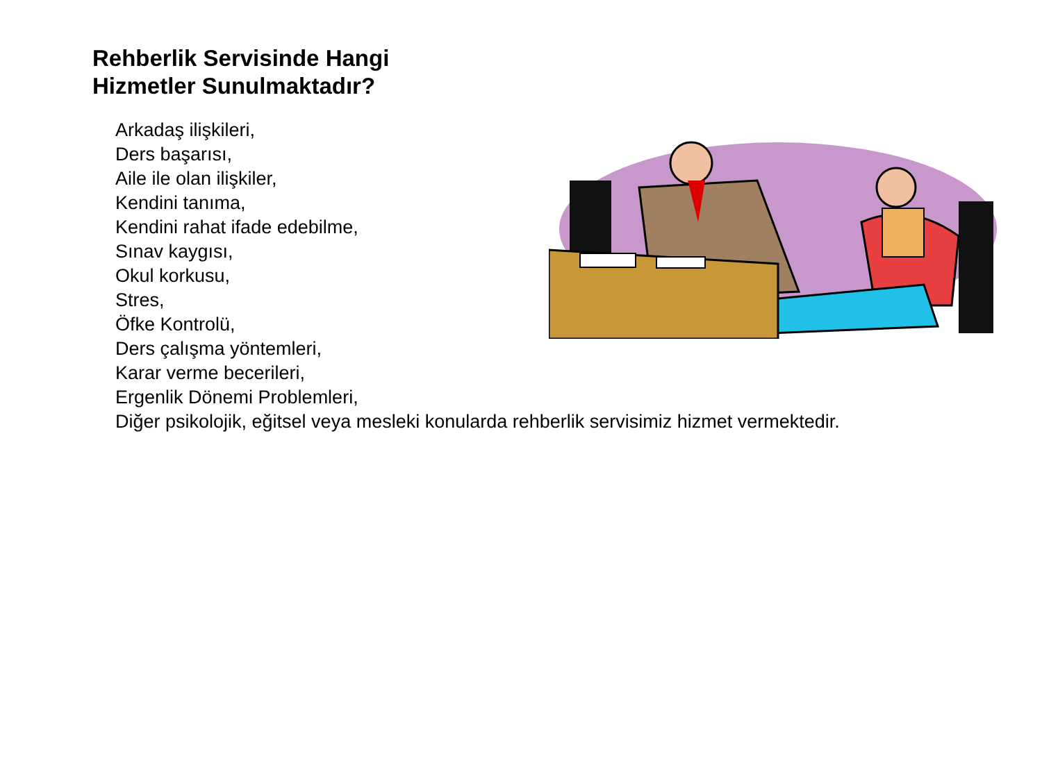Rehberlik Servisinde Hangi
Hizmetler Sunulmaktadır?
Arkadaş ilişkileri,
Ders başarısı,
Aile ile olan ilişkiler,
Kendini tanıma,
Kendini rahat ifade edebilme,
Sınav kaygısı,
Okul korkusu,
Stres,
Öfke Kontrolü,
Ders çalışma yöntemleri,
Karar verme becerileri,
Ergenlik Dönemi Problemleri,
Diğer psikolojik, eğitsel veya mesleki konularda rehberlik servisimiz hizmet vermektedir.